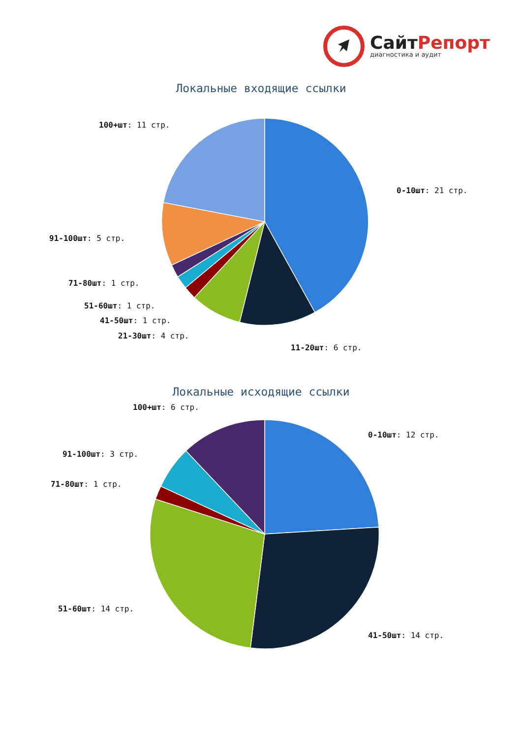СайтРепорт
диагностика и аудит
Локальные входящие ссылки
0-10шт: 21 стр.
11-20шт: 6 стр.
21-30шт: 4 стр.
41-50шт: 1 стр.
51-60шт: 1 стр.
71-80шт: 1 стр.
91-100шт: 5 стр.
100+шт: 11 стр.
Локальные исходящие ссылки
0-10шт: 12 стр.
41-50шт: 14 стр.
51-60шт: 14 стр.
71-80шт: 1 стр.
91-100шт: 3 стр.
100+шт: 6 стр.